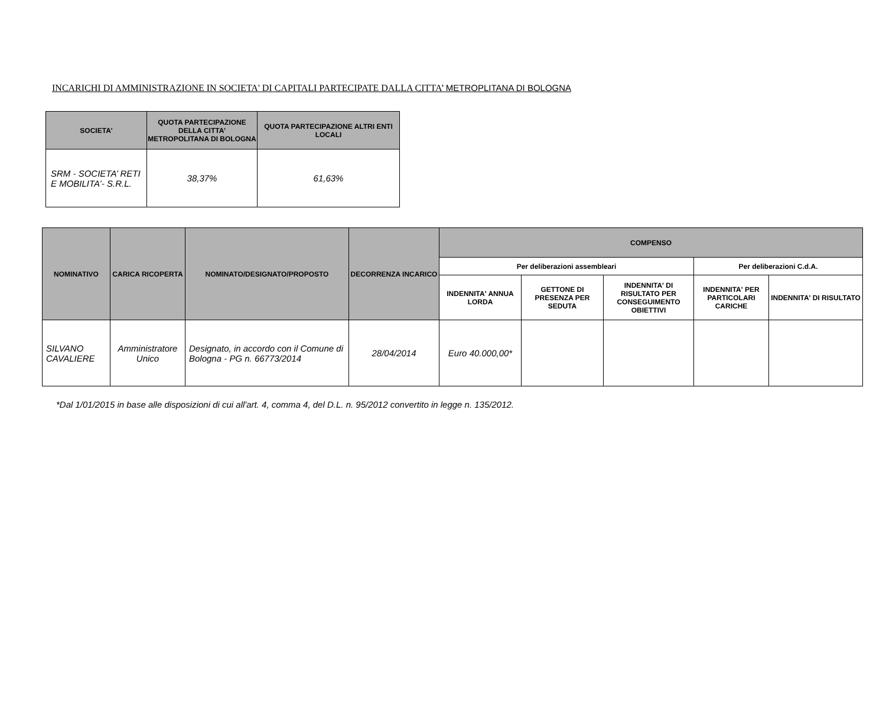INCARICHI DI AMMINISTRAZIONE IN SOCIETA' DI CAPITALI PARTECIPATE DALLA CITTA’ METROPLITANA DI BOLOGNA
| SOCIETA' | QUOTA PARTECIPAZIONE DELLA CITTA’ METROPOLITANA DI BOLOGNA | QUOTA PARTECIPAZIONE ALTRI ENTI LOCALI |
| --- | --- | --- |
| SRM - SOCIETA’ RETI E MOBILITA’- S.R.L. | 38,37% | 61,63% |
| NOMINATIVO | CARICA RICOPERTA | NOMINATO/DESIGNATO/PROPOSTO | DECORRENZA INCARICO | COMPENSO | | | | |
| --- | --- | --- | --- | --- | --- | --- | --- | --- |
| | | | | Per deliberazioni assembleari | | | Per deliberazioni C.d.A. | |
| | | | | INDENNITA' ANNUA LORDA | GETTONE DI PRESENZA PER SEDUTA | INDENNITA' DI RISULTATO PER CONSEGUIMENTO OBIETTIVI | INDENNITA' PER PARTICOLARI CARICHE | INDENNITA' DI RISULTATO |
| SILVANO CAVALIERE | Amministratore Unico | Designato, in accordo con il Comune di Bologna - PG n. 66773/2014 | 28/04/2014 | Euro 40.000,00* | | | | |
*Dal 1/01/2015 in base alle disposizioni di cui all'art. 4, comma 4, del D.L. n. 95/2012 convertito in legge n. 135/2012.